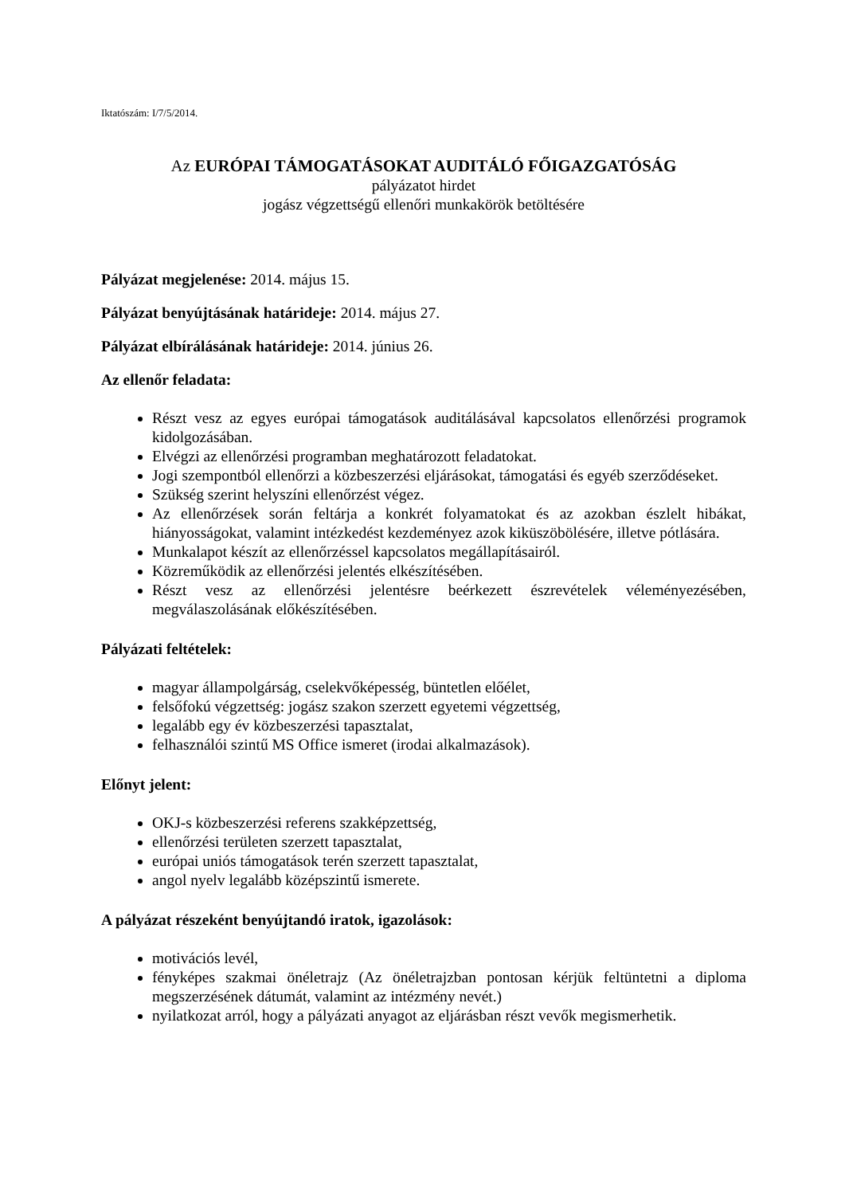Iktatószám: I/7/5/2014.
Az EURÓPAI TÁMOGATÁSOKAT AUDITÁLÓ FŐIGAZGATÓSÁG
pályázatot hirdet
jogász végzettségű ellenőri munkakörök betöltésére
Pályázat megjelenése: 2014. május 15.
Pályázat benyújtásának határideje: 2014. május 27.
Pályázat elbírálásának határideje: 2014. június 26.
Az ellenőr feladata:
Részt vesz az egyes európai támogatások auditálásával kapcsolatos ellenőrzési programok kidolgozásában.
Elvégzi az ellenőrzési programban meghatározott feladatokat.
Jogi szempontból ellenőrzi a közbeszerzési eljárásokat, támogatási és egyéb szerződéseket.
Szükség szerint helyszíni ellenőrzést végez.
Az ellenőrzések során feltárja a konkrét folyamatokat és az azokban észlelt hibákat, hiányosságokat, valamint intézkedést kezdeményez azok kiküszöbölésére, illetve pótlására.
Munkalapot készít az ellenőrzéssel kapcsolatos megállapításairól.
Közreműködik az ellenőrzési jelentés elkészítésében.
Részt vesz az ellenőrzési jelentésre beérkezett észrevételek véleményezésében, megválaszolásának előkészítésében.
Pályázati feltételek:
magyar állampolgárság, cselekvőképesség, büntetlen előélet,
felsőfokú végzettség: jogász szakon szerzett egyetemi végzettség,
legalább egy év közbeszerzési tapasztalat,
felhasználói szintű MS Office ismeret (irodai alkalmazások).
Előnyt jelent:
OKJ-s közbeszerzési referens szakképzettség,
ellenőrzési területen szerzett tapasztalat,
európai uniós támogatások terén szerzett tapasztalat,
angol nyelv legalább középszintű ismerete.
A pályázat részeként benyújtandó iratok, igazolások:
motivációs levél,
fényképes szakmai önéletrajz (Az önéletrajzban pontosan kérjük feltüntetni a diploma megszerzésének dátumát, valamint az intézmény nevét.)
nyilatkozat arról, hogy a pályázati anyagot az eljárásban részt vevők megismerhetik.